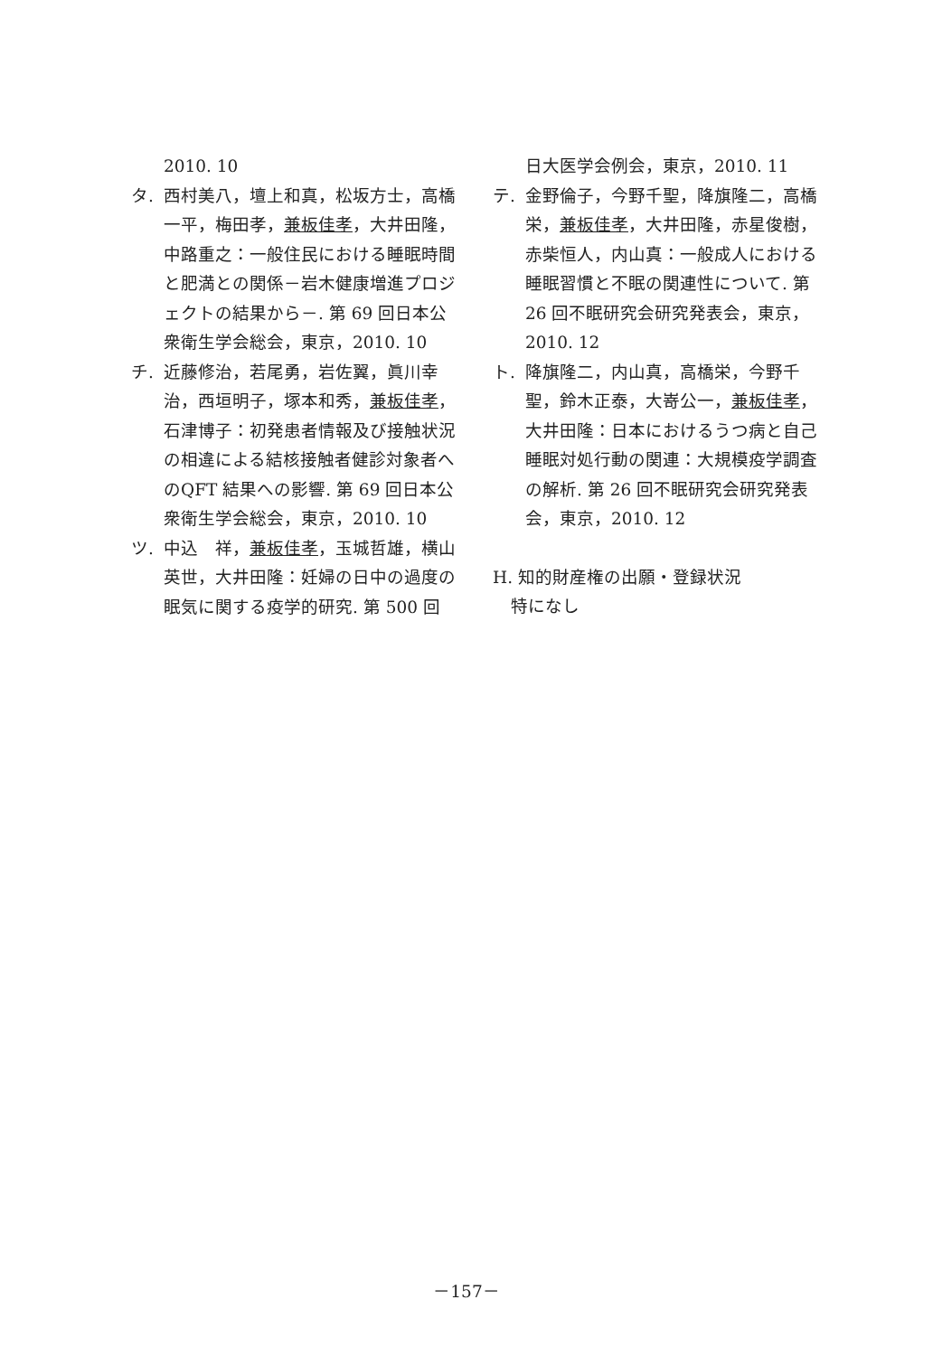2010. 10
タ. 西村美八，壇上和真，松坂方士，高橋一平，梅田孝，兼板佳孝，大井田隆，中路重之：一般住民における睡眠時間と肥満との関係－岩木健康増進プロジェクトの結果から－. 第 69 回日本公衆衛生学会総会，東京，2010. 10
チ. 近藤修治，若尾勇，岩佐翼，眞川幸治，西垣明子，塚本和秀，兼板佳孝，石津博子：初発患者情報及び接触状況の相違による結核接触者健診対象者へのQFT 結果への影響. 第 69 回日本公衆衛生学会総会，東京，2010. 10
ツ. 中込　祥，兼板佳孝，玉城哲雄，横山英世，大井田隆：妊婦の日中の過度の眠気に関する疫学的研究. 第 500 回
日大医学会例会，東京，2010. 11
テ. 金野倫子，今野千聖，降旗隆二，高橋栄，兼板佳孝，大井田隆，赤星俊樹，赤柴恒人，内山真：一般成人における睡眠習慣と不眠の関連性について. 第 26 回不眠研究会研究発表会，東京，2010. 12
ト. 降旗隆二，内山真，高橋栄，今野千聖，鈴木正泰，大嵜公一，兼板佳孝，大井田隆：日本におけるうつ病と自己睡眠対処行動の関連：大規模疫学調査の解析. 第 26 回不眠研究会研究発表会，東京，2010. 12
H. 知的財産権の出願・登録状況
特になし
－157－